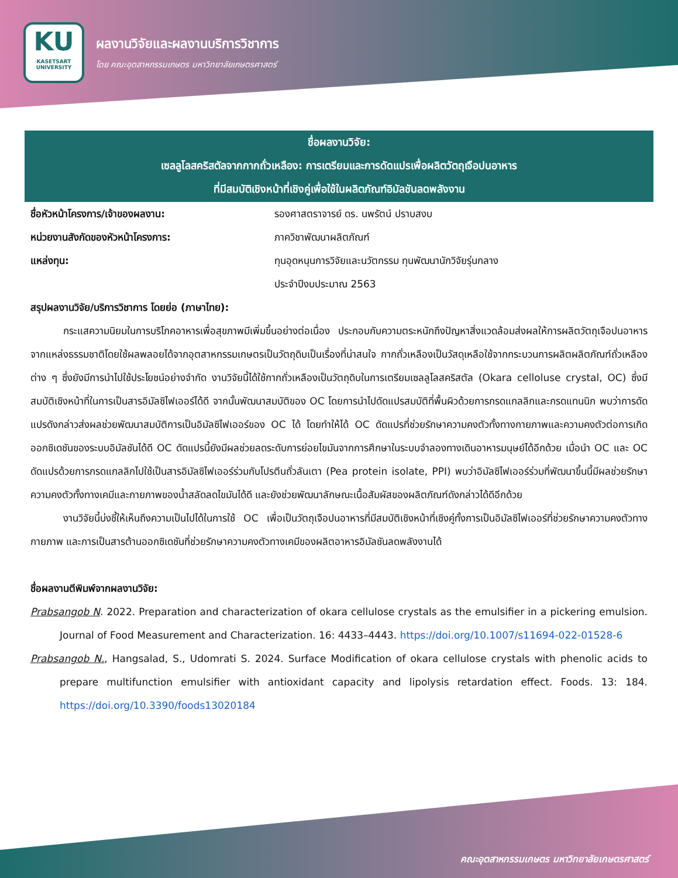KU
KASETSART UNIVERSITY
ผลงานวิจัยและผลงานบริการวิชาการ
โดย คณะอุตสาหกรรมเกษตร มหาวิทยาลัยเกษตรศาสตร์
ชื่อผลงานวิจัย:
เซลลูโลสคริสตัลจากกากถั่วเหลือง: การเตรียมและการดัดแปรเพื่อผลิตวัตถุเจือปนอาหาร
ที่มีสมบัติเชิงหน้าที่เชิงคู่เพื่อใช้ในผลิตภัณฑ์อิมัลชันลดพลังงาน
ชื่อหัวหน้าโครงการ/เจ้าของผลงาน: รองศาสตราจารย์ ดร. นพรัตน์ ปราบสงบ
หน่วยงานสังกัดของหัวหน้าโครงการ: ภาควิชาพัฒนาผลิตภัณฑ์
แหล่งทุน: ทุนอุดหนุนการวิจัยและนวัตกรรม ทุนพัฒนานักวิจัยรุ่นกลาง
ประจำปีงบประมาณ 2563
สรุปผลงานวิจัย/บริการวิชาการ โดยย่อ (ภาษาไทย):
กระแสความนิยมในการบริโภคอาหารเพื่อสุขภาพมีเพิ่มขึ้นอย่างต่อเนื่อง ประกอบกับความตระหนักถึงปัญหาสิ่งแวดล้อมส่งผลให้การผลิตวัตถุเจือปนอาหารจากแหล่งธรรมชาติโดยใช้ผลพลอยได้จากอุตสาหกรรมเกษตรเป็นวัตถุดิบเป็นเรื่องที่น่าสนใจ กากถั่วเหลืองเป็นวัสดุเหลือใช้จากกระบวนการผลิตผลิตภัณฑ์ถั่วเหลืองต่าง ๆ ซึ่งยังมีการนำไปใช้ประโยชน์อย่างจำกัด งานวิจัยนี้ได้ใช้กากถั่วเหลืองเป็นวัตถุดิบในการเตรียมเซลลูโลสคริสตัล (Okara celloluse crystal, OC) ซึ่งมีสมบัติเชิงหน้าที่ในการเป็นสารอิมัลซิไฟเออร์ได้ดี จากนั้นพัฒนาสมบัติของ OC โดยการนำไปดัดแปรสมบัติที่พื้นผิวด้วยการกรดแกลลิกและกรดแทนนิก พบว่าการดัดแปรดังกล่าวส่งผลช่วยพัฒนาสมบัติการเป็นอิมัลซิไฟเออร์ของ OC ได้ โดยทำให้ได้ OC ดัดแปรที่ช่วยรักษาความคงตัวทั้งทางกายภาพและความคงตัวต่อการเกิดออกซิเดชันของระบบอิมัลชันได้ดี OC ดัดแปรนี้ยังมีผลช่วยลดระดับการย่อยไขมันจากการศึกษาในระบบจำลองทางเดินอาหารมนุษย์ได้อีกด้วย เมื่อนำ OC และ OC ดัดแปรด้วยการกรดแกลลิกไปใช้เป็นสารอิมัลซิไฟเออร์ร่วมกับโปรตีนถั่วลันเตา (Pea protein isolate, PPI) พบว่าอิมัลซิไฟเออร์ร่วมที่พัฒนาขึ้นนี้มีผลช่วยรักษาความคงตัวทั้งทางเคมีและกายภาพของน้ำสลัดลดไขมันได้ดี และยังช่วยพัฒนาลักษณะเนื้อสัมผัสของผลิตภัณฑ์ดังกล่าวได้ดีอีกด้วย
งานวิจัยนี้บ่งชี้ให้เห็นถึงความเป็นไปได้ในการใช้ OC เพื่อเป็นวัตถุเจือปนอาหารที่มีสมบัติเชิงหน้าที่เชิงคู่ทั้งการเป็นอิมัลซิไฟเออร์ที่ช่วยรักษาความคงตัวทางกายภาพ และการเป็นสารต้านออกซิเดชันที่ช่วยรักษาความคงตัวทางเคมีของผลิตอาหารอิมัลชันลดพลังงานได้
ชื่อผลงานตีพิมพ์จากผลงานวิจัย:
Prabsangob N. 2022. Preparation and characterization of okara cellulose crystals as the emulsifier in a pickering emulsion. Journal of Food Measurement and Characterization. 16: 4433–4443. https://doi.org/10.1007/s11694-022-01528-6
Prabsangob N., Hangsalad, S., Udomrati S. 2024. Surface Modification of okara cellulose crystals with phenolic acids to prepare multifunction emulsifier with antioxidant capacity and lipolysis retardation effect. Foods. 13: 184. https://doi.org/10.3390/foods13020184
คณะอุตสาหกรรมเกษตร มหาวิทยาลัยเกษตรศาสตร์